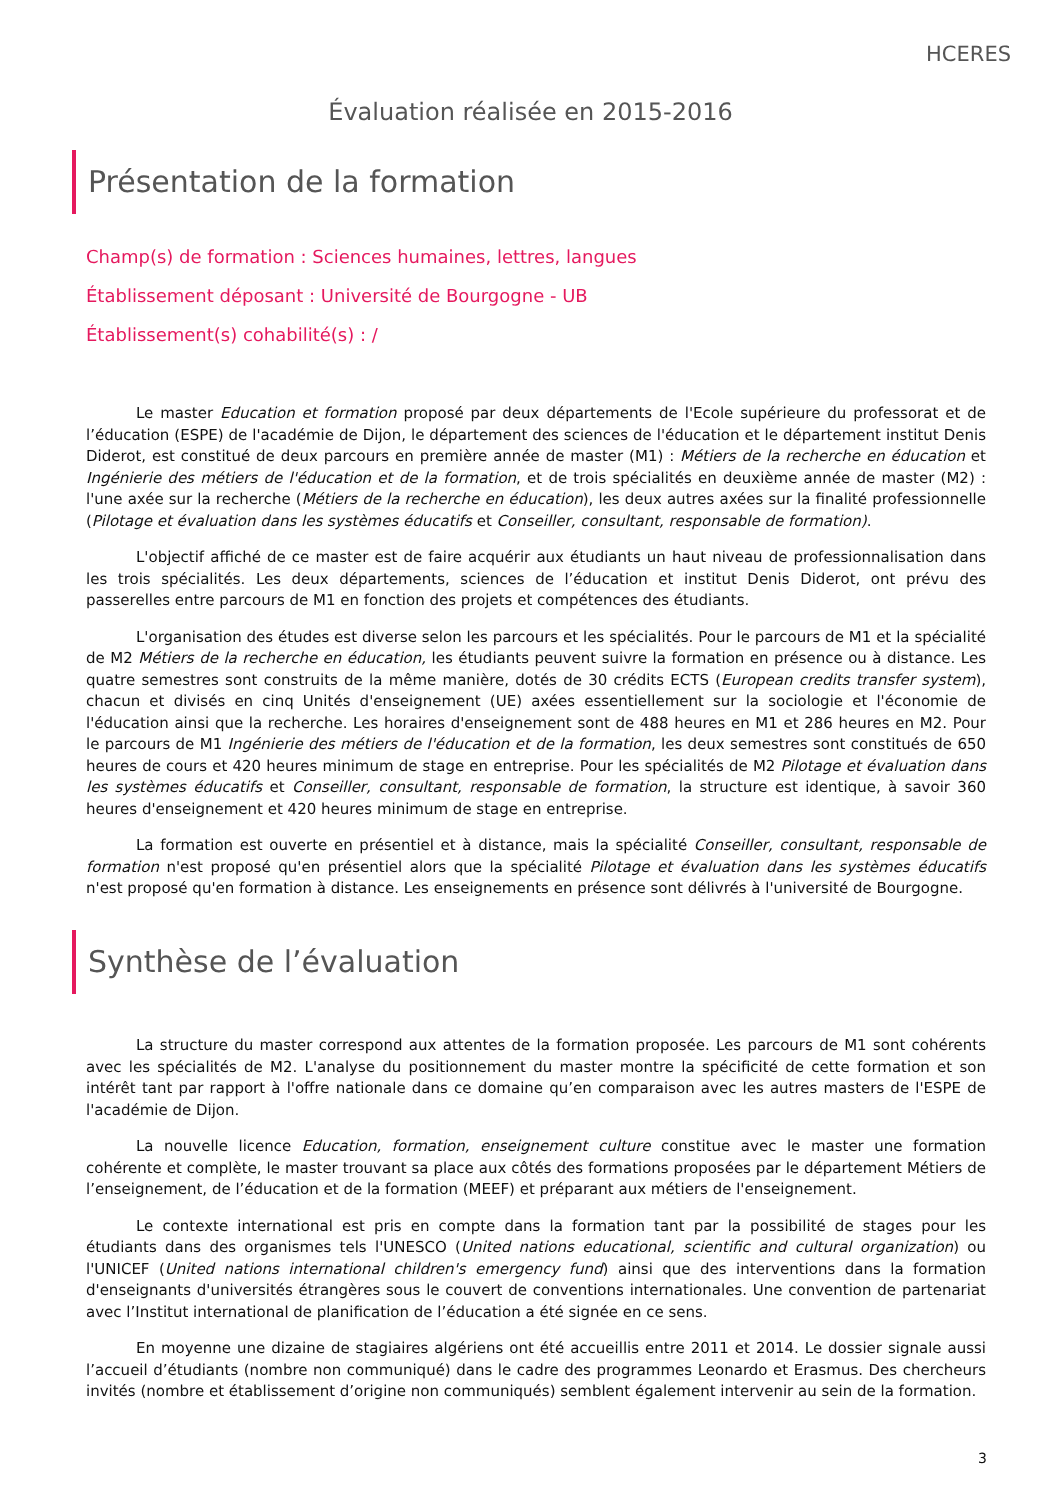HCERES
Évaluation réalisée en 2015-2016
Présentation de la formation
Champ(s) de formation : Sciences humaines, lettres, langues
Établissement déposant : Université de Bourgogne - UB
Établissement(s) cohabilité(s) : /
Le master Education et formation proposé par deux départements de l'Ecole supérieure du professorat et de l’éducation (ESPE) de l'académie de Dijon, le département des sciences de l'éducation et le département institut Denis Diderot, est constitué de deux parcours en première année de master (M1) : Métiers de la recherche en éducation et Ingénierie des métiers de l'éducation et de la formation, et de trois spécialités en deuxième année de master (M2) : l'une axée sur la recherche (Métiers de la recherche en éducation), les deux autres axées sur la finalité professionnelle (Pilotage et évaluation dans les systèmes éducatifs et Conseiller, consultant, responsable de formation).
L'objectif affiché de ce master est de faire acquérir aux étudiants un haut niveau de professionnalisation dans les trois spécialités. Les deux départements, sciences de l’éducation et institut Denis Diderot, ont prévu des passerelles entre parcours de M1 en fonction des projets et compétences des étudiants.
L'organisation des études est diverse selon les parcours et les spécialités. Pour le parcours de M1 et la spécialité de M2 Métiers de la recherche en éducation, les étudiants peuvent suivre la formation en présence ou à distance. Les quatre semestres sont construits de la même manière, dotés de 30 crédits ECTS (European credits transfer system), chacun et divisés en cinq Unités d'enseignement (UE) axées essentiellement sur la sociologie et l'économie de l'éducation ainsi que la recherche. Les horaires d'enseignement sont de 488 heures en M1 et 286 heures en M2. Pour le parcours de M1 Ingénierie des métiers de l'éducation et de la formation, les deux semestres sont constitués de 650 heures de cours et 420 heures minimum de stage en entreprise. Pour les spécialités de M2 Pilotage et évaluation dans les systèmes éducatifs et Conseiller, consultant, responsable de formation, la structure est identique, à savoir 360 heures d'enseignement et 420 heures minimum de stage en entreprise.
La formation est ouverte en présentiel et à distance, mais la spécialité Conseiller, consultant, responsable de formation n'est proposé qu'en présentiel alors que la spécialité Pilotage et évaluation dans les systèmes éducatifs n'est proposé qu'en formation à distance. Les enseignements en présence sont délivrés à l'université de Bourgogne.
Synthèse de l’évaluation
La structure du master correspond aux attentes de la formation proposée. Les parcours de M1 sont cohérents avec les spécialités de M2. L'analyse du positionnement du master montre la spécificité de cette formation et son intérêt tant par rapport à l'offre nationale dans ce domaine qu’en comparaison avec les autres masters de l'ESPE de l'académie de Dijon.
La nouvelle licence Education, formation, enseignement culture constitue avec le master une formation cohérente et complète, le master trouvant sa place aux côtés des formations proposées par le département Métiers de l’enseignement, de l’éducation et de la formation (MEEF) et préparant aux métiers de l'enseignement.
Le contexte international est pris en compte dans la formation tant par la possibilité de stages pour les étudiants dans des organismes tels l'UNESCO (United nations educational, scientific and cultural organization) ou l'UNICEF (United nations international children's emergency fund) ainsi que des interventions dans la formation d'enseignants d'universités étrangères sous le couvert de conventions internationales. Une convention de partenariat avec l’Institut international de planification de l’éducation a été signée en ce sens.
En moyenne une dizaine de stagiaires algériens ont été accueillis entre 2011 et 2014. Le dossier signale aussi l’accueil d’étudiants (nombre non communiqué) dans le cadre des programmes Leonardo et Erasmus. Des chercheurs invités (nombre et établissement d’origine non communiqués) semblent également intervenir au sein de la formation.
3